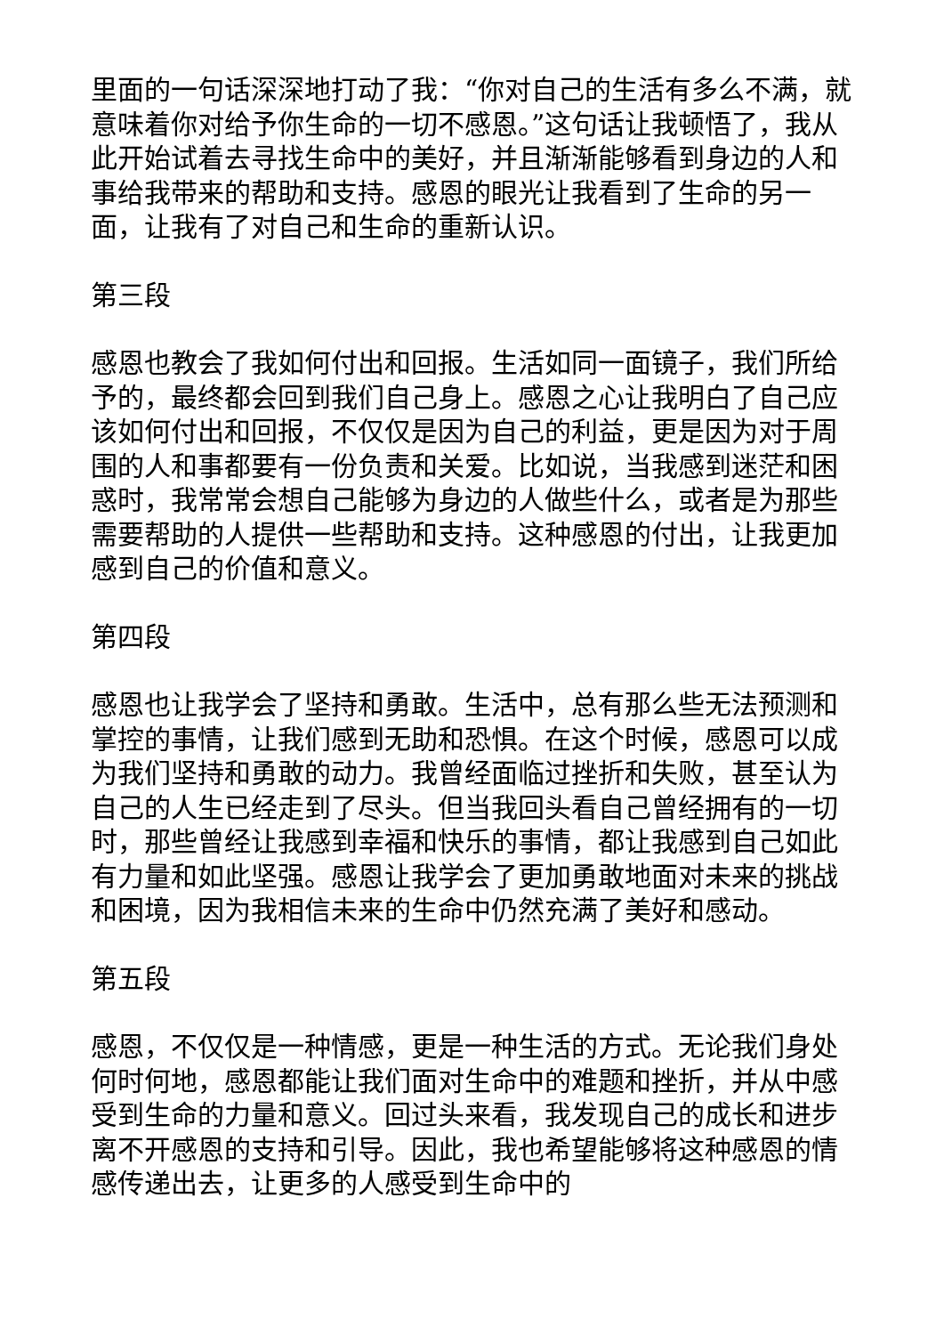里面的一句话深深地打动了我：“你对自己的生活有多么不满，就意味着你对给予你生命的一切不感恩。”这句话让我顿悟了，我从此开始试着去寻找生命中的美好，并且渐渐能够看到身边的人和事给我带来的帮助和支持。感恩的眼光让我看到了生命的另一面，让我有了对自己和生命的重新认识。
第三段
感恩也教会了我如何付出和回报。生活如同一面镜子，我们所给予的，最终都会回到我们自己身上。感恩之心让我明白了自己应该如何付出和回报，不仅仅是因为自己的利益，更是因为对于周围的人和事都要有一份负责和关爱。比如说，当我感到迷茫和困惑时，我常常会想自己能够为身边的人做些什么，或者是为那些需要帮助的人提供一些帮助和支持。这种感恩的付出，让我更加感到自己的价值和意义。
第四段
感恩也让我学会了坚持和勇敢。生活中，总有那么些无法预测和掌控的事情，让我们感到无助和恐惧。在这个时候，感恩可以成为我们坚持和勇敢的动力。我曾经面临过挫折和失败，甚至认为自己的人生已经走到了尽头。但当我回头看自己曾经拥有的一切时，那些曾经让我感到幸福和快乐的事情，都让我感到自己如此有力量和如此坚强。感恩让我学会了更加勇敢地面对未来的挑战和困境，因为我相信未来的生命中仍然充满了美好和感动。
第五段
感恩，不仅仅是一种情感，更是一种生活的方式。无论我们身处何时何地，感恩都能让我们面对生命中的难题和挫折，并从中感受到生命的力量和意义。回过头来看，我发现自己的成长和进步离不开感恩的支持和引导。因此，我也希望能够将这种感恩的情感传递出去，让更多的人感受到生命中的